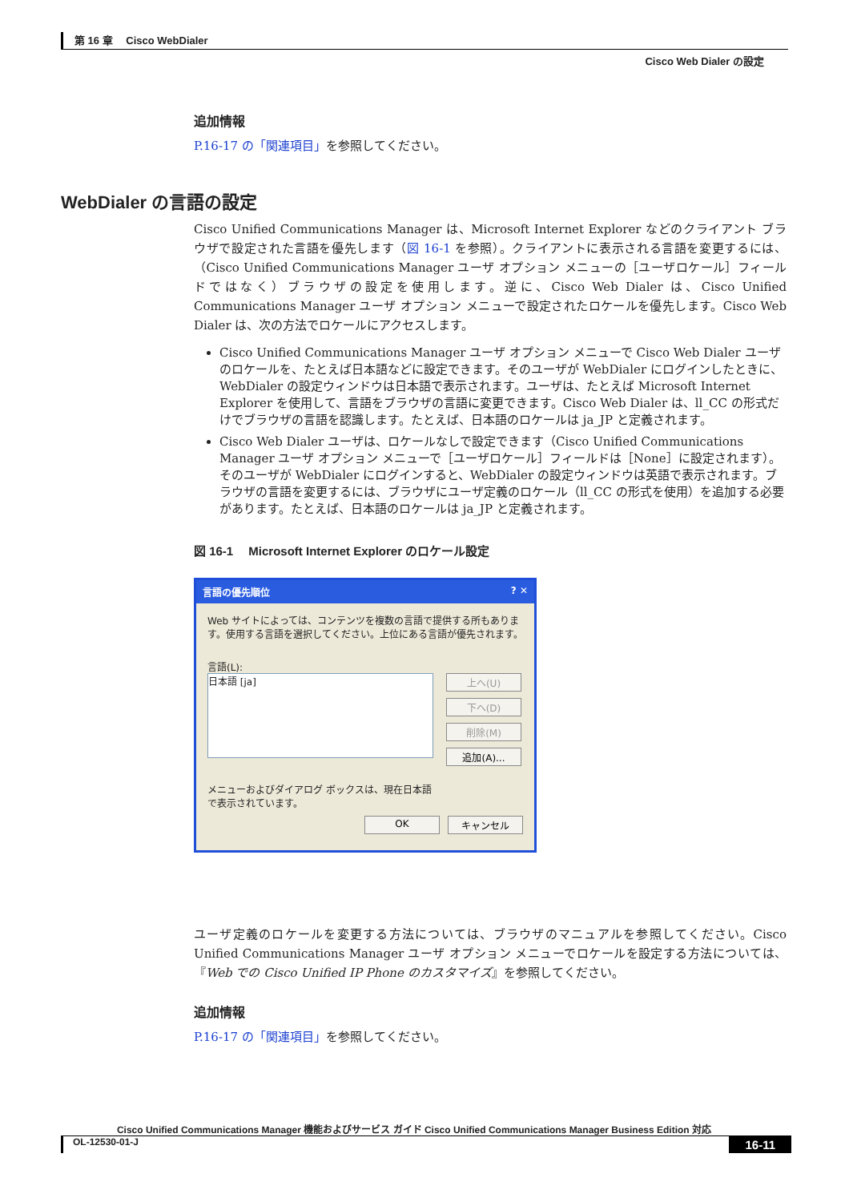第 16 章　 Cisco WebDialer
Cisco Web Dialer の設定
追加情報
P.16-17 の「関連項目」を参照してください。
WebDialer の言語の設定
Cisco Unified Communications Manager は、Microsoft Internet Explorer などのクライアント ブラウザで設定された言語を優先します（図 16-1 を参照）。クライアントに表示される言語を変更するには、（Cisco Unified Communications Manager ユーザ オプション メニューの［ユーザロケール］フィールドではなく）ブラウザの設定を使用します。逆に、Cisco Web Dialer は、Cisco Unified Communications Manager ユーザ オプション メニューで設定されたロケールを優先します。Cisco Web Dialer は、次の方法でロケールにアクセスします。
Cisco Unified Communications Manager ユーザ オプション メニューで Cisco Web Dialer ユーザのロケールを、たとえば日本語などに設定できます。そのユーザが WebDialer にログインしたときに、WebDialer の設定ウィンドウは日本語で表示されます。ユーザは、たとえば Microsoft Internet Explorer を使用して、言語をブラウザの言語に変更できます。Cisco Web Dialer は、ll_CC の形式だけでブラウザの言語を認識します。たとえば、日本語のロケールは ja_JP と定義されます。
Cisco Web Dialer ユーザは、ロケールなしで設定できます（Cisco Unified Communications Manager ユーザ オプション メニューで［ユーザロケール］フィールドは［None］に設定されます）。そのユーザが WebDialer にログインすると、WebDialer の設定ウィンドウは英語で表示されます。ブラウザの言語を変更するには、ブラウザにユーザ定義のロケール（ll_CC の形式を使用）を追加する必要があります。たとえば、日本語のロケールは ja_JP と定義されます。
図 16-1　 Microsoft Internet Explorer のロケール設定
言語の優先順位? ✕
Web サイトによっては、コンテンツを複数の言語で提供する所もあります。使用する言語を選択してください。上位にある言語が優先されます。
言語(L):
日本語 [ja]
上へ(U)
下へ(D)
削除(M)
追加(A)...
メニューおよびダイアログ ボックスは、現在日本語で表示されています。
OK キャンセル
ユーザ定義のロケールを変更する方法については、ブラウザのマニュアルを参照してください。Cisco Unified Communications Manager ユーザ オプション メニューでロケールを設定する方法については、『Web での Cisco Unified IP Phone のカスタマイズ』を参照してください。
追加情報
P.16-17 の「関連項目」を参照してください。
Cisco Unified Communications Manager 機能およびサービス ガイド Cisco Unified Communications Manager Business Edition 対応
OL-12530-01-J 16-11